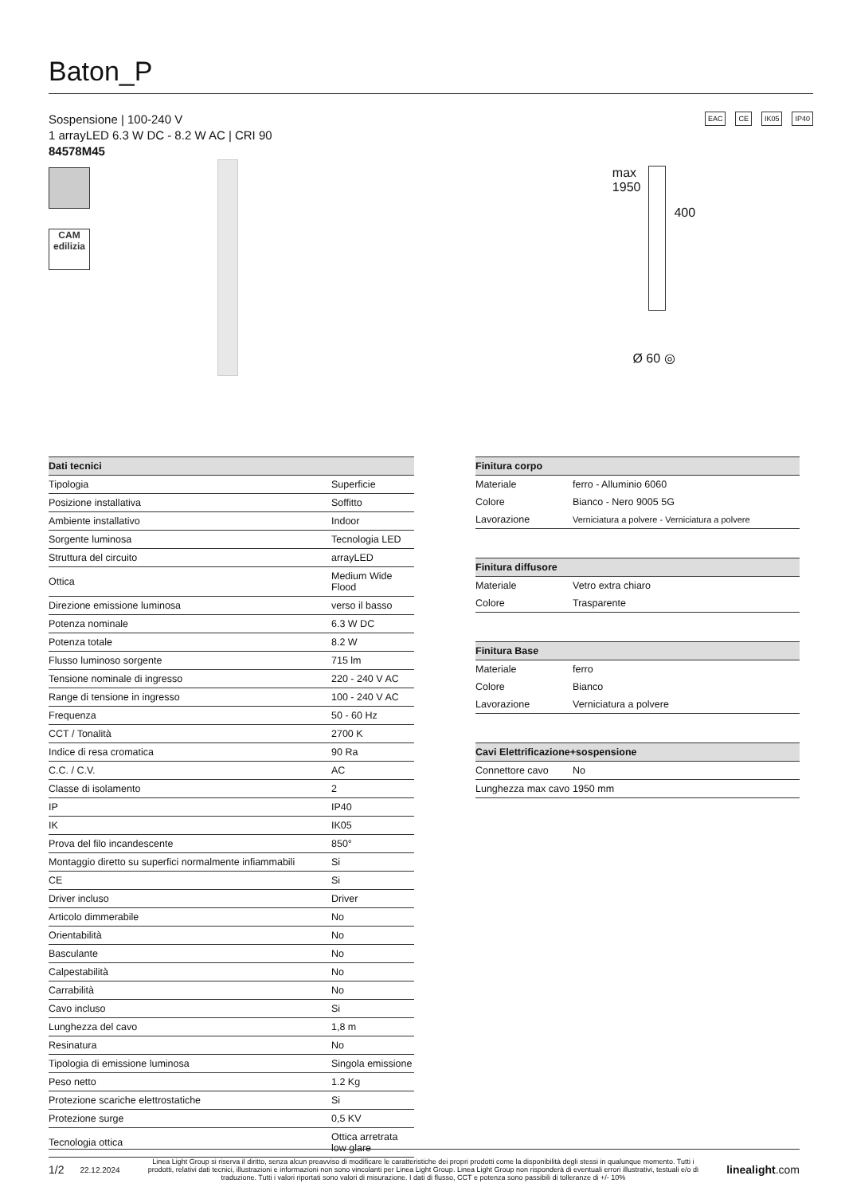Baton_P
Sospensione | 100-240 V
1 arrayLED 6.3 W DC - 8.2 W AC | CRI 90
84578M45
CAM
edilizia
EAC CE IK05 IP40
max
1950
400
Ø 60 ◎
| Dati tecnici | |
| --- | --- |
| Tipologia | Superficie |
| Posizione installativa | Soffitto |
| Ambiente installativo | Indoor |
| Sorgente luminosa | Tecnologia LED |
| Struttura del circuito | arrayLED |
| Ottica | Medium Wide Flood |
| Direzione emissione luminosa | verso il basso |
| Potenza nominale | 6.3 W DC |
| Potenza totale | 8.2 W |
| Flusso luminoso sorgente | 715 lm |
| Tensione nominale di ingresso | 220 - 240 V AC |
| Range di tensione in ingresso | 100 - 240 V AC |
| Frequenza | 50 - 60 Hz |
| CCT / Tonalità | 2700 K |
| Indice di resa cromatica | 90 Ra |
| C.C. / C.V. | AC |
| Classe di isolamento | 2 |
| IP | IP40 |
| IK | IK05 |
| Prova del filo incandescente | 850° |
| Montaggio diretto su superfici normalmente infiammabili | Si |
| CE | Si |
| Driver incluso | Driver |
| Articolo dimmerabile | No |
| Orientabilità | No |
| Basculante | No |
| Calpestabilità | No |
| Carrabilità | No |
| Cavo incluso | Si |
| Lunghezza del cavo | 1,8 m |
| Resinatura | No |
| Tipologia di emissione luminosa | Singola emissione |
| Peso netto | 1.2 Kg |
| Protezione scariche elettrostatiche | Si |
| Protezione surge | 0,5 KV |
| Tecnologia ottica | Ottica arretrata low glare |
| Finitura corpo | |
| --- | --- |
| Materiale | ferro - Alluminio 6060 |
| Colore | Bianco - Nero 9005 5G |
| Lavorazione | Verniciatura a polvere - Verniciatura a polvere |
| Finitura diffusore | |
| --- | --- |
| Materiale | Vetro extra chiaro |
| Colore | Trasparente |
| Finitura Base | |
| --- | --- |
| Materiale | ferro |
| Colore | Bianco |
| Lavorazione | Verniciatura a polvere |
| Cavi Elettrificazione+sospensione | |
| --- | --- |
| Connettore cavo | No |
| Lunghezza max cavo | 1950 mm |
1/2 22.12.2024 Linea Light Group si riserva il diritto, senza alcun preavviso di modificare le caratteristiche dei propri prodotti come la disponibilità degli stessi in qualunque momento. Tutti i prodotti, relativi dati tecnici, illustrazioni e informazioni non sono vincolanti per Linea Light Group. Linea Light Group non risponderà di eventuali errori illustrativi, testuali e/o di traduzione. Tutti i valori riportati sono valori di misurazione. I dati di flusso, CCT e potenza sono passibili di tolleranze di +/- 10% linealight.com